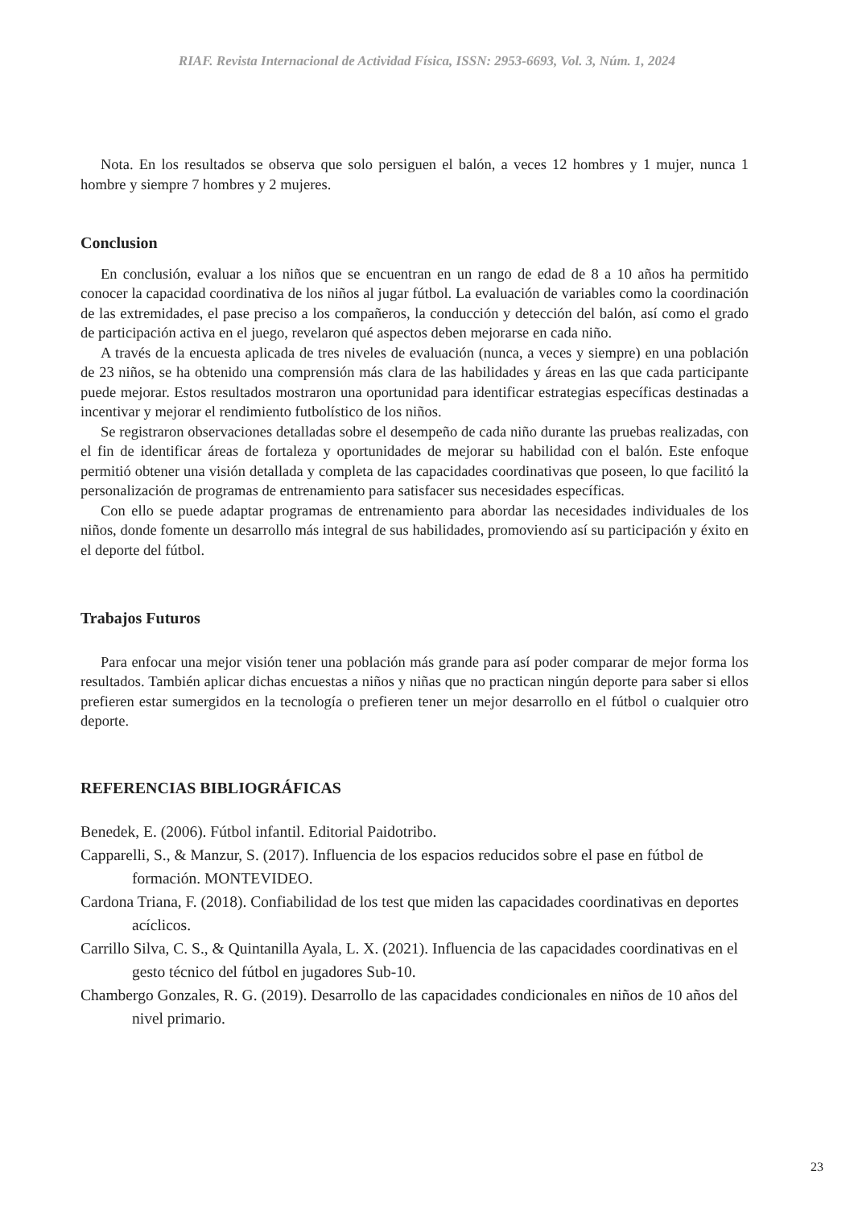RIAF. Revista Internacional de Actividad Física, ISSN: 2953-6693, Vol. 3, Núm. 1, 2024
Nota. En los resultados se observa que solo persiguen el balón, a veces 12 hombres y 1 mujer, nunca 1 hombre y siempre 7 hombres y 2 mujeres.
Conclusion
En conclusión, evaluar a los niños que se encuentran en un rango de edad de 8 a 10 años ha permitido conocer la capacidad coordinativa de los niños al jugar fútbol. La evaluación de variables como la coordinación de las extremidades, el pase preciso a los compañeros, la conducción y detección del balón, así como el grado de participación activa en el juego, revelaron qué aspectos deben mejorarse en cada niño.
A través de la encuesta aplicada de tres niveles de evaluación (nunca, a veces y siempre) en una población de 23 niños, se ha obtenido una comprensión más clara de las habilidades y áreas en las que cada participante puede mejorar. Estos resultados mostraron una oportunidad para identificar estrategias específicas destinadas a incentivar y mejorar el rendimiento futbolístico de los niños.
Se registraron observaciones detalladas sobre el desempeño de cada niño durante las pruebas realizadas, con el fin de identificar áreas de fortaleza y oportunidades de mejorar su habilidad con el balón. Este enfoque permitió obtener una visión detallada y completa de las capacidades coordinativas que poseen, lo que facilitó la personalización de programas de entrenamiento para satisfacer sus necesidades específicas.
Con ello se puede adaptar programas de entrenamiento para abordar las necesidades individuales de los niños, donde fomente un desarrollo más integral de sus habilidades, promoviendo así su participación y éxito en el deporte del fútbol.
Trabajos Futuros
Para enfocar una mejor visión tener una población más grande para así poder comparar de mejor forma los resultados. También aplicar dichas encuestas a niños y niñas que no practican ningún deporte para saber si ellos prefieren estar sumergidos en la tecnología o prefieren tener un mejor desarrollo en el fútbol o cualquier otro deporte.
REFERENCIAS BIBLIOGRÁFICAS
Benedek, E. (2006). Fútbol infantil. Editorial Paidotribo.
Capparelli, S., & Manzur, S. (2017). Influencia de los espacios reducidos sobre el pase en fútbol de formación. MONTEVIDEO.
Cardona Triana, F. (2018). Confiabilidad de los test que miden las capacidades coordinativas en deportes acíclicos.
Carrillo Silva, C. S., & Quintanilla Ayala, L. X. (2021). Influencia de las capacidades coordinativas en el gesto técnico del fútbol en jugadores Sub-10.
Chambergo Gonzales, R. G. (2019). Desarrollo de las capacidades condicionales en niños de 10 años del nivel primario.
23